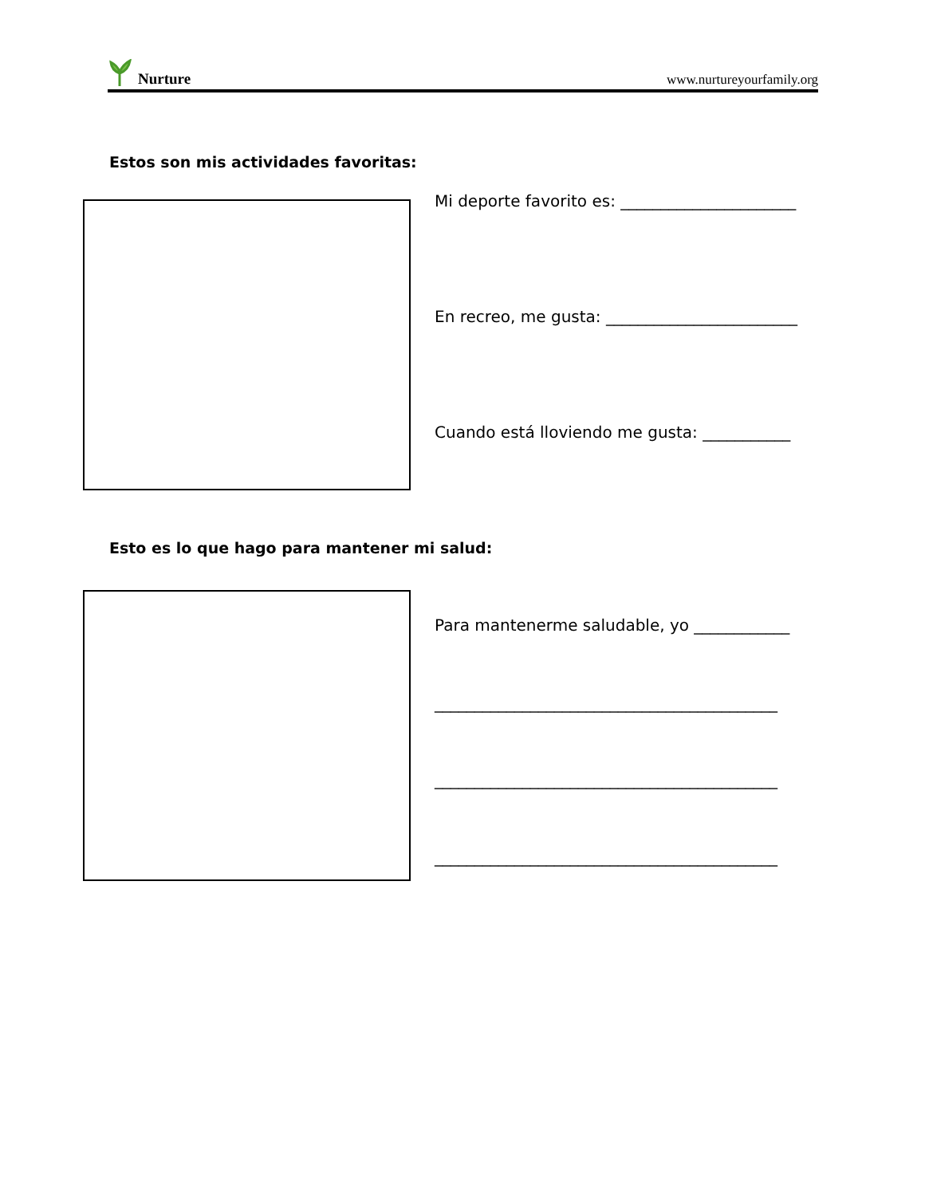Nurture
www.nurtureyourfamily.org
Estos son mis actividades favoritas:
Mi deporte favorito es: ______________________
En recreo, me gusta: ________________________
Cuando está lloviendo me gusta: ___________
Esto es lo que hago para mantener mi salud:
Para mantenerme saludable, yo ____________
___________________________________________
___________________________________________
___________________________________________